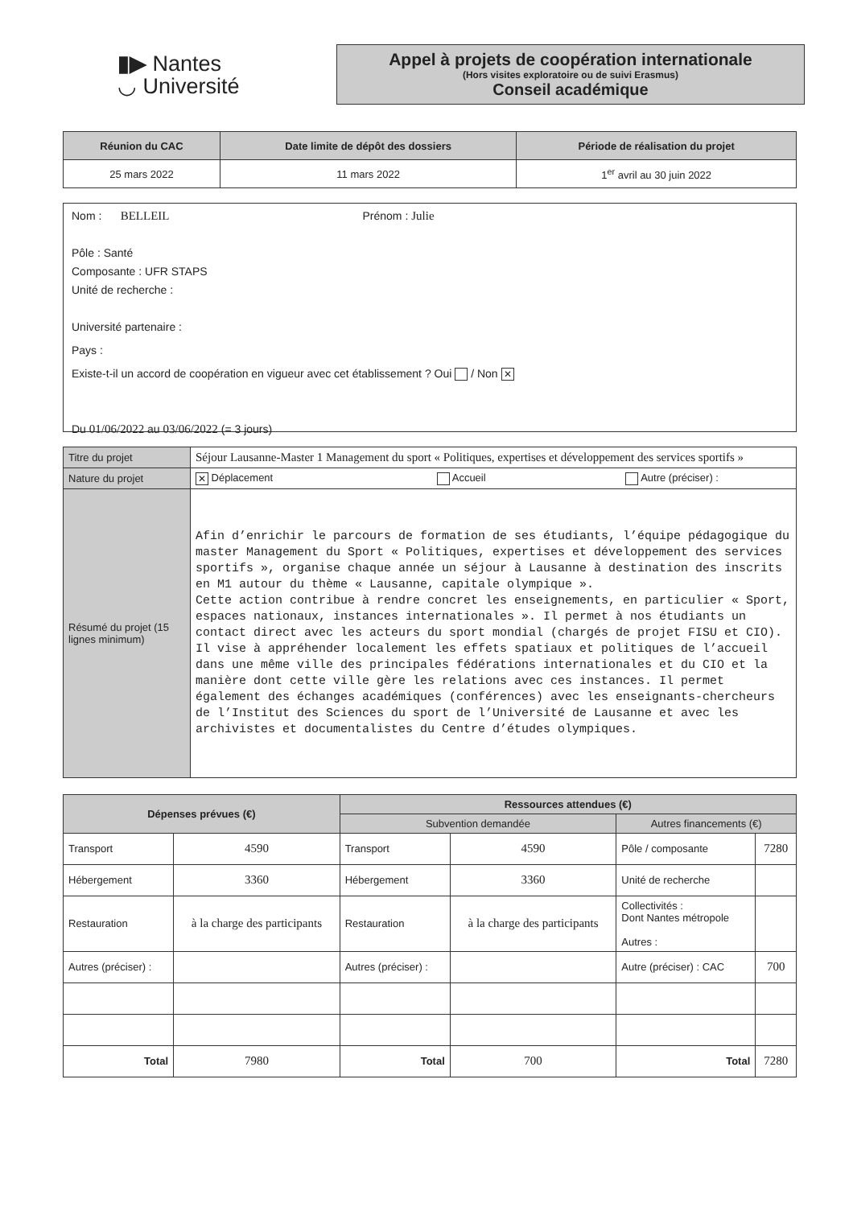▮▶ Nantes
◡ Université
Appel à projets de coopération internationale
(Hors visites exploratoire ou de suivi Erasmus)
Conseil académique
| Réunion du CAC | Date limite de dépôt des dossiers | Période de réalisation du projet |
| --- | --- | --- |
| 25 mars 2022 | 11 mars 2022 | 1<sup>er</sup> avril au 30 juin 2022 |
Nom : BELLEIL Prénom : Julie
Pôle : Santé
Composante : UFR STAPS
Unité de recherche :
Université partenaire :
Pays :
Existe-t-il un accord de coopération en vigueur avec cet établissement ? Oui / Non ✕
Du 01/06/2022 au 03/06/2022 (= 3 jours)
| Titre du projet | Séjour Lausanne-Master 1 Management du sport « Politiques, expertises et développement des services sportifs » |
| Nature du projet | ✕ Déplacement Accueil Autre (préciser) : |
| Résumé du projet (15 lignes minimum) | Afin d’enrichir le parcours de formation de ses étudiants, l’équipe pédagogique du master Management du Sport « Politiques, expertises et développement des services sportifs », organise chaque année un séjour à Lausanne à destination des inscrits en M1 autour du thème « Lausanne, capitale olympique ». Cette action contribue à rendre concret les enseignements, en particulier « Sport, espaces nationaux, instances internationales ». Il permet à nos étudiants un contact direct avec les acteurs du sport mondial (chargés de projet FISU et CIO). Il vise à appréhender localement les effets spatiaux et politiques de l’accueil dans une même ville des principales fédérations internationales et du CIO et la manière dont cette ville gère les relations avec ces instances. Il permet également des échanges académiques (conférences) avec les enseignants-chercheurs de l’Institut des Sciences du sport de l’Université de Lausanne et avec les archivistes et documentalistes du Centre d’études olympiques. |
| Dépenses prévues (€) | | Ressources attendues (€) | | | |
| --- | --- | --- | --- | --- | --- |
| | | Subvention demandée | | Autres financements (€) | |
| Transport | 4590 | Transport | 4590 | Pôle / composante | 7280 |
| Hébergement | 3360 | Hébergement | 3360 | Unité de recherche | |
| Restauration | à la charge des participants | Restauration | à la charge des participants | Collectivités : Dont Nantes métropole Autres : | |
| Autres (préciser) : | | Autres (préciser) : | | Autre (préciser) : CAC | 700 |
| Total | 7980 | Total | 700 | Total | 7280 |